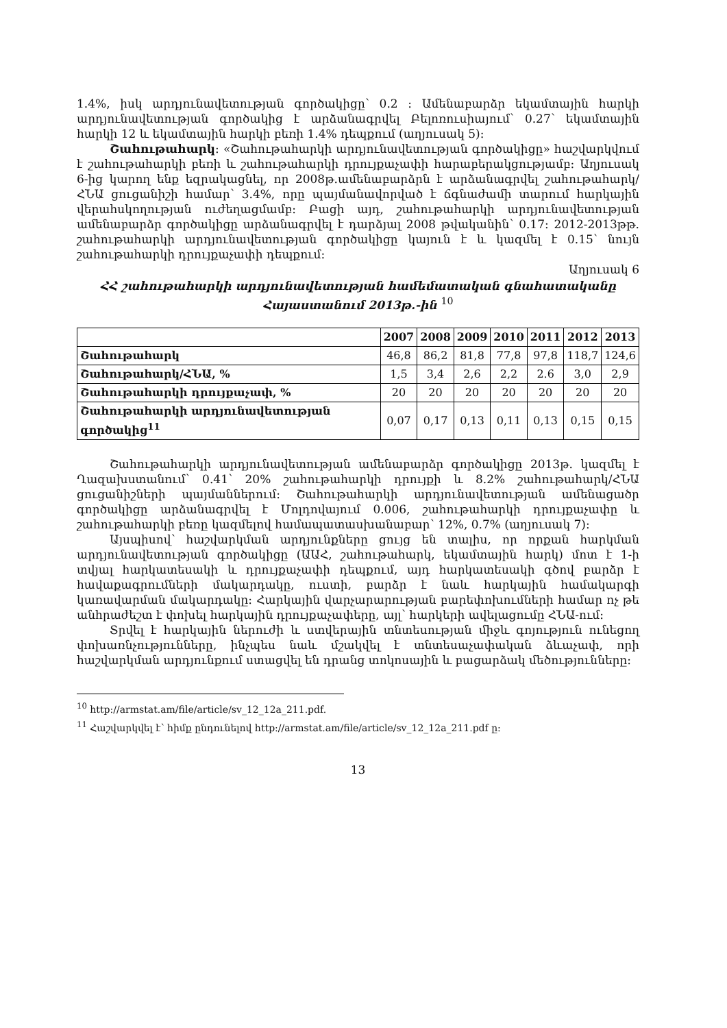1.4%, իսկ արդյունավետության գործակիցը՝ 0.2 ։ Ամենաբարձր եկամտային հարկի արդյունավետության գործակից է արձանագրվել Բելոռուսիայում՝ 0.27՝ եկամտային հարկի 12 և եկամտային հարկի բեռի 1.4% դեպքում (աղյուսակ 5)։
Շահութահարկ։ «Շահութահարկի արդյունավետության գործակիցը» հաշվարկվում է շահութահարկի բեռի և շահութահարկի դրույքաչափի հարաբերակցությամբ։ Աղյուսակ 6-ից կարող ենք եզրակացնել, որ 2008թ.ամենաբարձրն է արձանագրվել շահութահարկ/ՀՆԱ ցուցանիշի համար՝ 3.4%, որը պայմանավորված է ճգնաժամի տարում հարկային վերահսկողության ուժեղացմամբ։ Բացի այդ, շահութահարկի արդյունավետության ամենաբարձր գործակիցը արձանագրվել է դարձյալ 2008 թվականին՝ 0.17։ 2012-2013թթ. շահութահարկի արդյունավետության գործակիցը կայուն է և կազմել է 0.15՝ նույն շահութահարկի դրույքաչափի դեպքում։
Աղյուսակ 6
ՀՀ շահութահարկի արդյունավետության համեմատական գնահատականը Հայաստանում 2013թ.-ին <sup>10</sup>
| | 2007 | 2008 | 2009 | 2010 | 2011 | 2012 | 2013 |
| --- | --- | --- | --- | --- | --- | --- | --- |
| Շահութահարկ | 46,8 | 86,2 | 81,8 | 77,8 | 97,8 | 118,7 | 124,6 |
| Շահութահարկ/ՀՆԱ, % | 1,5 | 3,4 | 2,6 | 2,2 | 2.6 | 3,0 | 2,9 |
| Շահութահարկի դրույքաչափ, % | 20 | 20 | 20 | 20 | 20 | 20 | 20 |
| Շահութահարկի արդյունավետության գործակից<sup>11</sup> | 0,07 | 0,17 | 0,13 | 0,11 | 0,13 | 0,15 | 0,15 |
Շահութահարկի արդյունավետության ամենաբարձր գործակիցը 2013թ. կազմել է Ղազախստանում՝ 0.41՝ 20% շահութահարկի դրույքի և 8.2% շահութահարկ/ՀՆԱ ցուցանիշների պայմաններում։ Շահութահարկի արդյունավետության ամենացածր գործակիցը արձանագրվել է Մոլդովայում 0.006, շահութահարկի դրույքաչափը և շահութահարկի բեռը կազմելով համապատասխանաբար՝ 12%, 0.7% (աղյուսակ 7)։
Այսպիսով՝ հաշվարկման արդյունքները ցույց են տալիս, որ որքան հարկման արդյունավետության գործակիցը (ԱԱՀ, շահութահարկ, եկամտային հարկ) մոտ է 1-ի տվյալ հարկատեսակի և դրույքաչափի դեպքում, այդ հարկատեսակի գծով բարձր է հավաքագրումների մակարդակը, ուստի, բարձր է նաև հարկային համակարգի կառավարման մակարդակը։ Հարկային վարչարարության բարեփոխումների համար ոչ թե անհրաժեշտ է փոխել հարկային դրույքաչափերը, այլ՝ հարկերի ավելացումը ՀՆԱ-ում։
Տրվել է հարկային ներուժի և ստվերային տնտեսության միջև գոյություն ունեցող փոխառնչությունները, ինչպես նաև մշակվել է տնտեսաչափական ձևաչափ, որի հաշվարկման արդյունքում ստացվել են դրանց տոկոսային և բացարձակ մեծությունները։
<sup>10</sup> http://armstat.am/file/article/sv_12_12a_211.pdf.
<sup>11</sup> Հաշվարկվել է՝ հիմք ընդունելով http://armstat.am/file/article/sv_12_12a_211.pdf ը։
13